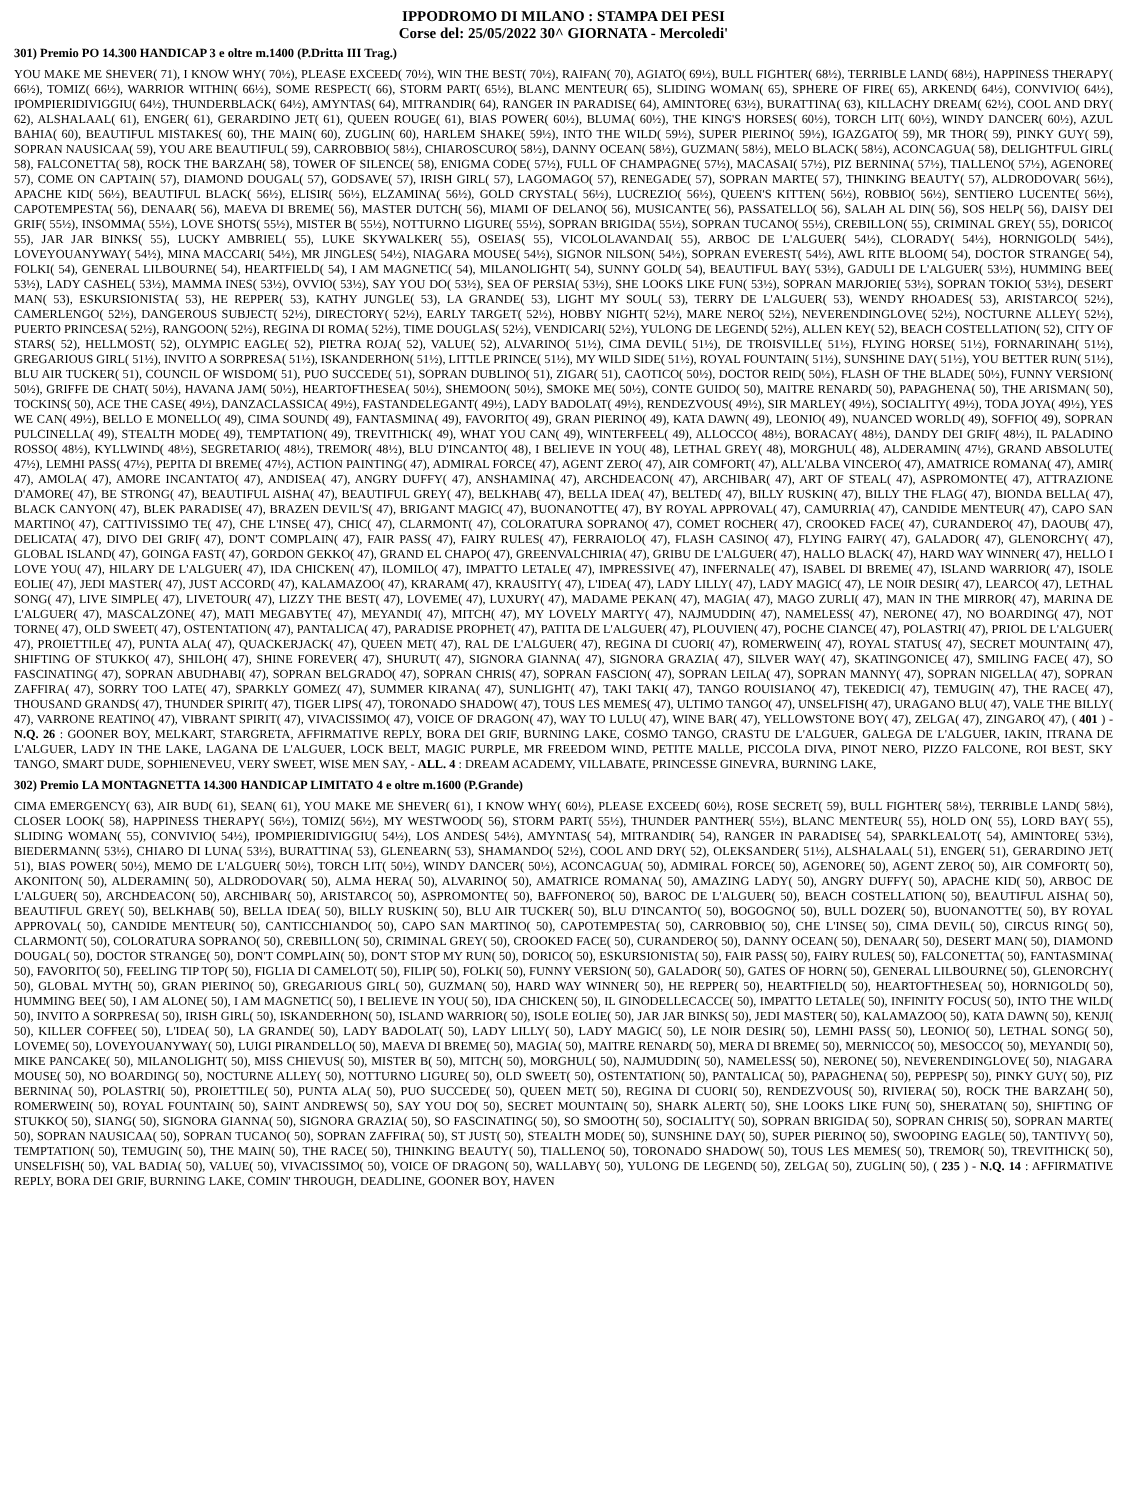IPPODROMO DI MILANO : STAMPA DEI PESI
Corse del: 25/05/2022 30^ GIORNATA - Mercoledi'
301) Premio PO 14.300 HANDICAP 3 e oltre m.1400 (P.Dritta III Trag.)
YOU MAKE ME SHEVER( 71), I KNOW WHY( 70½), PLEASE EXCEED( 70½), WIN THE BEST( 70½), RAIFAN( 70), AGIATO( 69½), BULL FIGHTER( 68½), TERRIBLE LAND( 68½), HAPPINESS THERAPY( 66½), TOMIZ( 66½), WARRIOR WITHIN( 66½), SOME RESPECT( 66), STORM PART( 65½), BLANC MENTEUR( 65), SLIDING WOMAN( 65), SPHERE OF FIRE( 65), ARKEND( 64½), CONVIVIO( 64½), IPOMPIERIDIVIGGIU( 64½), THUNDERBLACK( 64½), AMYNTAS( 64), MITRANDIR( 64), RANGER IN PARADISE( 64), AMINTORE( 63½), BURATTINA( 63), KILLACHY DREAM( 62½), COOL AND DRY( 62), ALSHALAAL( 61), ENGER( 61), GERARDINO JET( 61), QUEEN ROUGE( 61), BIAS POWER( 60½), BLUMA( 60½), THE KING'S HORSES( 60½), TORCH LIT( 60½), WINDY DANCER( 60½), AZUL BAHIA( 60), BEAUTIFUL MISTAKES( 60), THE MAIN( 60), ZUGLIN( 60), HARLEM SHAKE( 59½), INTO THE WILD( 59½), SUPER PIERINO( 59½), IGAZGATO( 59), MR THOR( 59), PINKY GUY( 59), SOPRAN NAUSICAA( 59), YOU ARE BEAUTIFUL( 59), CARROBBIO( 58½), CHIAROSCURO( 58½), DANNY OCEAN( 58½), GUZMAN( 58½), MELO BLACK( 58½), ACONCAGUA( 58), DELIGHTFUL GIRL( 58), FALCONETTA( 58), ROCK THE BARZAH( 58), TOWER OF SILENCE( 58), ENIGMA CODE( 57½), FULL OF CHAMPAGNE( 57½), MACASAI( 57½), PIZ BERNINA( 57½), TIALLENO( 57½), AGENORE( 57), COME ON CAPTAIN( 57), DIAMOND DOUGAL( 57), GODSAVE( 57), IRISH GIRL( 57), LAGOMAGO( 57), RENEGADE( 57), SOPRAN MARTE( 57), THINKING BEAUTY( 57), ALDRODOVAR( 56½), APACHE KID( 56½), BEAUTIFUL BLACK( 56½), ELISIR( 56½), ELZAMINA( 56½), GOLD CRYSTAL( 56½), LUCREZIO( 56½), QUEEN'S KITTEN( 56½), ROBBIO( 56½), SENTIERO LUCENTE( 56½), CAPOTEMPESTA( 56), DENAAR( 56), MAEVA DI BREME( 56), MASTER DUTCH( 56), MIAMI OF DELANO( 56), MUSICANTE( 56), PASSATELLO( 56), SALAH AL DIN( 56), SOS HELP( 56), DAISY DEI GRIF( 55½), INSOMMA( 55½), LOVE SHOTS( 55½), MISTER B( 55½), NOTTURNO LIGURE( 55½), SOPRAN BRIGIDA( 55½), SOPRAN TUCANO( 55½), CREBILLON( 55), CRIMINAL GREY( 55), DORICO( 55), JAR JAR BINKS( 55), LUCKY AMBRIEL( 55), LUKE SKYWALKER( 55), OSEIAS( 55), VICOLOLAVANDAI( 55), ARBOC DE L'ALGUER( 54½), CLORADY( 54½), HORNIGOLD( 54½), LOVEYOUANYWAY( 54½), MINA MACCARI( 54½), MR JINGLES( 54½), NIAGARA MOUSE( 54½), SIGNOR NILSON( 54½), SOPRAN EVEREST( 54½), AWL RITE BLOOM( 54), DOCTOR STRANGE( 54), FOLKI( 54), GENERAL LILBOURNE( 54), HEARTFIELD( 54), I AM MAGNETIC( 54), MILANOLIGHT( 54), SUNNY GOLD( 54), BEAUTIFUL BAY( 53½), GADULI DE L'ALGUER( 53½), HUMMING BEE( 53½), LADY CASHEL( 53½), MAMMA INES( 53½), OVVIO( 53½), SAY YOU DO( 53½), SEA OF PERSIA( 53½), SHE LOOKS LIKE FUN( 53½), SOPRAN MARJORIE( 53½), SOPRAN TOKIO( 53½), DESERT MAN( 53), ESKURSIONISTA( 53), HE REPPER( 53), KATHY JUNGLE( 53), LA GRANDE( 53), LIGHT MY SOUL( 53), TERRY DE L'ALGUER( 53), WENDY RHOADES( 53), ARISTARCO( 52½), CAMERLENGO( 52½), DANGEROUS SUBJECT( 52½), DIRECTORY( 52½), EARLY TARGET( 52½), HOBBY NIGHT( 52½), MARE NERO( 52½), NEVERENDINGLOVE( 52½), NOCTURNE ALLEY( 52½), PUERTO PRINCESA( 52½), RANGOON( 52½), REGINA DI ROMA( 52½), TIME DOUGLAS( 52½), VENDICARI( 52½), YULONG DE LEGEND( 52½), ALLEN KEY( 52), BEACH COSTELLATION( 52), CITY OF STARS( 52), HELLMOST( 52), OLYMPIC EAGLE( 52), PIETRA ROJA( 52), VALUE( 52), ALVARINO( 51½), CIMA DEVIL( 51½), DE TROISVILLE( 51½), FLYING HORSE( 51½), FORNARINAH( 51½), GREGARIOUS GIRL( 51½), INVITO A SORPRESA( 51½), ISKANDERHON( 51½), LITTLE PRINCE( 51½), MY WILD SIDE( 51½), ROYAL FOUNTAIN( 51½), SUNSHINE DAY( 51½), YOU BETTER RUN( 51½), BLU AIR TUCKER( 51), COUNCIL OF WISDOM( 51), PUO SUCCEDE( 51), SOPRAN DUBLINO( 51), ZIGAR( 51), CAOTICO( 50½), DOCTOR REID( 50½), FLASH OF THE BLADE( 50½), FUNNY VERSION( 50½), GRIFFE DE CHAT( 50½), HAVANA JAM( 50½), HEARTOFTHESEA( 50½), SHEMOON( 50½), SMOKE ME( 50½), CONTE GUIDO( 50), MAITRE RENARD( 50), PAPAGHENA( 50), THE ARISMAN( 50), TOCKINS( 50), ACE THE CASE( 49½), DANZACLASSICA( 49½), FASTANDELEGANT( 49½), LADY BADOLAT( 49½), RENDEZVOUS( 49½), SIR MARLEY( 49½), SOCIALITY( 49½), TODA JOYA( 49½), YES WE CAN( 49½), BELLO E MONELLO( 49), CIMA SOUND( 49), FANTASMINA( 49), FAVORITO( 49), GRAN PIERINO( 49), KATA DAWN( 49), LEONIO( 49), NUANCED WORLD( 49), SOFFIO( 49), SOPRAN PULCINELLA( 49), STEALTH MODE( 49), TEMPTATION( 49), TREVITHICK( 49), WHAT YOU CAN( 49), WINTERFEEL( 49), ALLOCCO( 48½), BORACAY( 48½), DANDY DEI GRIF( 48½), IL PALADINO ROSSO( 48½), KYLLWIND( 48½), SEGRETARIO( 48½), TREMOR( 48½), BLU D'INCANTO( 48), I BELIEVE IN YOU( 48), LETHAL GREY( 48), MORGHUL( 48), ALDERAMIN( 47½), GRAND ABSOLUTE( 47½), LEMHI PASS( 47½), PEPITA DI BREME( 47½), ACTION PAINTING( 47), ADMIRAL FORCE( 47), AGENT ZERO( 47), AIR COMFORT( 47), ALL'ALBA VINCERO( 47), AMATRICE ROMANA( 47), AMIR( 47), AMOLA( 47), AMORE INCANTATO( 47), ANDISEA( 47), ANGRY DUFFY( 47), ANSHAMINA( 47), ARCHDEACON( 47), ARCHIBAR( 47), ART OF STEAL( 47), ASPROMONTE( 47), ATTRAZIONE D'AMORE( 47), BE STRONG( 47), BEAUTIFUL AISHA( 47), BEAUTIFUL GREY( 47), BELKHAB( 47), BELLA IDEA( 47), BELTED( 47), BILLY RUSKIN( 47), BILLY THE FLAG( 47), BIONDA BELLA( 47), BLACK CANYON( 47), BLEK PARADISE( 47), BRAZEN DEVIL'S( 47), BRIGANT MAGIC( 47), BUONANOTTE( 47), BY ROYAL APPROVAL( 47), CAMURRIA( 47), CANDIDE MENTEUR( 47), CAPO SAN MARTINO( 47), CATTIVISSIMO TE( 47), CHE L'INSE( 47), CHIC( 47), CLARMONT( 47), COLORATURA SOPRANO( 47), COMET ROCHER( 47), CROOKED FACE( 47), CURANDERO( 47), DAOUB( 47), DELICATA( 47), DIVO DEI GRIF( 47), DON'T COMPLAIN( 47), FAIR PASS( 47), FAIRY RULES( 47), FERRAIOLO( 47), FLASH CASINO( 47), FLYING FAIRY( 47), GALADOR( 47), GLENORCHY( 47), GLOBAL ISLAND( 47), GOINGA FAST( 47), GORDON GEKKO( 47), GRAND EL CHAPO( 47), GREENVALCHIRIA( 47), GRIBU DE L'ALGUER( 47), HALLO BLACK( 47), HARD WAY WINNER( 47), HELLO I LOVE YOU( 47), HILARY DE L'ALGUER( 47), IDA CHICKEN( 47), ILOMILO( 47), IMPATTO LETALE( 47), IMPRESSIVE( 47), INFERNALE( 47), ISABEL DI BREME( 47), ISLAND WARRIOR( 47), ISOLE EOLIE( 47), JEDI MASTER( 47), JUST ACCORD( 47), KALAMAZOO( 47), KRARAM( 47), KRAUSITY( 47), L'IDEA( 47), LADY LILLY( 47), LADY MAGIC( 47), LE NOIR DESIR( 47), LEARCO( 47), LETHAL SONG( 47), LIVE SIMPLE( 47), LIVETOUR( 47), LIZZY THE BEST( 47), LOVEME( 47), LUXURY( 47), MADAME PEKAN( 47), MAGIA( 47), MAGO ZURLI( 47), MAN IN THE MIRROR( 47), MARINA DE L'ALGUER( 47), MASCALZONE( 47), MATI MEGABYTE( 47), MEYANDI( 47), MITCH( 47), MY LOVELY MARTY( 47), NAJMUDDIN( 47), NAMELESS( 47), NERONE( 47), NO BOARDING( 47), NOT TORNE( 47), OLD SWEET( 47), OSTENTATION( 47), PANTALICA( 47), PARADISE PROPHET( 47), PATITA DE L'ALGUER( 47), PLOUVIEN( 47), POCHE CIANCE( 47), POLASTRI( 47), PRIOL DE L'ALGUER( 47), PROIETTILE( 47), PUNTA ALA( 47), QUACKERJACK( 47), QUEEN MET( 47), RAL DE L'ALGUER( 47), REGINA DI CUORI( 47), ROMERWEIN( 47), ROYAL STATUS( 47), SECRET MOUNTAIN( 47), SHIFTING OF STUKKO( 47), SHILOH( 47), SHINE FOREVER( 47), SHURUT( 47), SIGNORA GIANNA( 47), SIGNORA GRAZIA( 47), SILVER WAY( 47), SKATINGONICE( 47), SMILING FACE( 47), SO FASCINATING( 47), SOPRAN ABUDHABI( 47), SOPRAN BELGRADO( 47), SOPRAN CHRIS( 47), SOPRAN FASCION( 47), SOPRAN LEILA( 47), SOPRAN MANNY( 47), SOPRAN NIGELLA( 47), SOPRAN ZAFFIRA( 47), SORRY TOO LATE( 47), SPARKLY GOMEZ( 47), SUMMER KIRANA( 47), SUNLIGHT( 47), TAKI TAKI( 47), TANGO ROUISIANO( 47), TEKEDICI( 47), TEMUGIN( 47), THE RACE( 47), THOUSAND GRANDS( 47), THUNDER SPIRIT( 47), TIGER LIPS( 47), TORONADO SHADOW( 47), TOUS LES MEMES( 47), ULTIMO TANGO( 47), UNSELFISH( 47), URAGANO BLU( 47), VALE THE BILLY( 47), VARRONE REATINO( 47), VIBRANT SPIRIT( 47), VIVACISSIMO( 47), VOICE OF DRAGON( 47), WAY TO LULU( 47), WINE BAR( 47), YELLOWSTONE BOY( 47), ZELGA( 47), ZINGARO( 47), ( 401 ) - N.Q. 26 : GOONER BOY, MELKART, STARGRETA, AFFIRMATIVE REPLY, BORA DEI GRIF, BURNING LAKE, COSMO TANGO, CRASTU DE L'ALGUER, GALEGA DE L'ALGUER, IAKIN, ITRANA DE L'ALGUER, LADY IN THE LAKE, LAGANA DE L'ALGUER, LOCK BELT, MAGIC PURPLE, MR FREEDOM WIND, PETITE MALLE, PICCOLA DIVA, PINOT NERO, PIZZO FALCONE, ROI BEST, SKY TANGO, SMART DUDE, SOPHIENEVEU, VERY SWEET, WISE MEN SAY, - ALL. 4 : DREAM ACADEMY, VILLABATE, PRINCESSE GINEVRA, BURNING LAKE,
302) Premio LA MONTAGNETTA 14.300 HANDICAP LIMITATO 4 e oltre m.1600 (P.Grande)
CIMA EMERGENCY( 63), AIR BUD( 61), SEAN( 61), YOU MAKE ME SHEVER( 61), I KNOW WHY( 60½), PLEASE EXCEED( 60½), ROSE SECRET( 59), BULL FIGHTER( 58½), TERRIBLE LAND( 58½), CLOSER LOOK( 58), HAPPINESS THERAPY( 56½), TOMIZ( 56½), MY WESTWOOD( 56), STORM PART( 55½), THUNDER PANTHER( 55½), BLANC MENTEUR( 55), HOLD ON( 55), LORD BAY( 55), SLIDING WOMAN( 55), CONVIVIO( 54½), IPOMPIERIDIVIGGIU( 54½), LOS ANDES( 54½), AMYNTAS( 54), MITRANDIR( 54), RANGER IN PARADISE( 54), SPARKLEALOT( 54), AMINTORE( 53½), BIEDERMANN( 53½), CHIARO DI LUNA( 53½), BURATTINA( 53), GLENEARN( 53), SHAMANDO( 52½), COOL AND DRY( 52), OLEKSANDER( 51½), ALSHALAAL( 51), ENGER( 51), GERARDINO JET( 51), BIAS POWER( 50½), MEMO DE L'ALGUER( 50½), TORCH LIT( 50½), WINDY DANCER( 50½), ACONCAGUA( 50), ADMIRAL FORCE( 50), AGENORE( 50), AGENT ZERO( 50), AIR COMFORT( 50), AKONITON( 50), ALDERAMIN( 50), ALDRODOVAR( 50), ALMA HERA( 50), ALVARINO( 50), AMATRICE ROMANA( 50), AMAZING LADY( 50), ANGRY DUFFY( 50), APACHE KID( 50), ARBOC DE L'ALGUER( 50), ARCHDEACON( 50), ARCHIBAR( 50), ARISTARCO( 50), ASPROMONTE( 50), BAFFONERO( 50), BAROC DE L'ALGUER( 50), BEACH COSTELLATION( 50), BEAUTIFUL AISHA( 50), BEAUTIFUL GREY( 50), BELKHAB( 50), BELLA IDEA( 50), BILLY RUSKIN( 50), BLU AIR TUCKER( 50), BLU D'INCANTO( 50), BOGOGNO( 50), BULL DOZER( 50), BUONANOTTE( 50), BY ROYAL APPROVAL( 50), CANDIDE MENTEUR( 50), CANTICCHIANDO( 50), CAPO SAN MARTINO( 50), CAPOTEMPESTA( 50), CARROBBIO( 50), CHE L'INSE( 50), CIMA DEVIL( 50), CIRCUS RING( 50), CLARMONT( 50), COLORATURA SOPRANO( 50), CREBILLON( 50), CRIMINAL GREY( 50), CROOKED FACE( 50), CURANDERO( 50), DANNY OCEAN( 50), DENAAR( 50), DESERT MAN( 50), DIAMOND DOUGAL( 50), DOCTOR STRANGE( 50), DON'T COMPLAIN( 50), DON'T STOP MY RUN( 50), DORICO( 50), ESKURSIONISTA( 50), FAIR PASS( 50), FAIRY RULES( 50), FALCONETTA( 50), FANTASMINA( 50), FAVORITO( 50), FEELING TIP TOP( 50), FIGLIA DI CAMELOT( 50), FILIP( 50), FOLKI( 50), FUNNY VERSION( 50), GALADOR( 50), GATES OF HORN( 50), GENERAL LILBOURNE( 50), GLENORCHY( 50), GLOBAL MYTH( 50), GRAN PIERINO( 50), GREGARIOUS GIRL( 50), GUZMAN( 50), HARD WAY WINNER( 50), HE REPPER( 50), HEARTFIELD( 50), HEARTOFTHESEA( 50), HORNIGOLD( 50), HUMMING BEE( 50), I AM ALONE( 50), I AM MAGNETIC( 50), I BELIEVE IN YOU( 50), IDA CHICKEN( 50), IL GINODELLECACCE( 50), IMPATTO LETALE( 50), INFINITY FOCUS( 50), INTO THE WILD( 50), INVITO A SORPRESA( 50), IRISH GIRL( 50), ISKANDERHON( 50), ISLAND WARRIOR( 50), ISOLE EOLIE( 50), JAR JAR BINKS( 50), JEDI MASTER( 50), KALAMAZOO( 50), KATA DAWN( 50), KENJI( 50), KILLER COFFEE( 50), L'IDEA( 50), LA GRANDE( 50), LADY BADOLAT( 50), LADY LILLY( 50), LADY MAGIC( 50), LE NOIR DESIR( 50), LEMHI PASS( 50), LEONIO( 50), LETHAL SONG( 50), LOVEME( 50), LOVEYOUANYWAY( 50), LUIGI PIRANDELLO( 50), MAEVA DI BREME( 50), MAGIA( 50), MAITRE RENARD( 50), MERA DI BREME( 50), MERNICCO( 50), MESOCCO( 50), MEYANDI( 50), MIKE PANCAKE( 50), MILANOLIGHT( 50), MISS CHIEVUS( 50), MISTER B( 50), MITCH( 50), MORGHUL( 50), NAJMUDDIN( 50), NAMELESS( 50), NERONE( 50), NEVERENDINGLOVE( 50), NIAGARA MOUSE( 50), NO BOARDING( 50), NOCTURNE ALLEY( 50), NOTTURNO LIGURE( 50), OLD SWEET( 50), OSTENTATION( 50), PANTALICA( 50), PAPAGHENA( 50), PEPPESP( 50), PINKY GUY( 50), PIZ BERNINA( 50), POLASTRI( 50), PROIETTILE( 50), PUNTA ALA( 50), PUO SUCCEDE( 50), QUEEN MET( 50), REGINA DI CUORI( 50), RENDEZVOUS( 50), RIVIERA( 50), ROCK THE BARZAH( 50), ROMERWEIN( 50), ROYAL FOUNTAIN( 50), SAINT ANDREWS( 50), SAY YOU DO( 50), SECRET MOUNTAIN( 50), SHARK ALERT( 50), SHE LOOKS LIKE FUN( 50), SHERATAN( 50), SHIFTING OF STUKKO( 50), SIANG( 50), SIGNORA GIANNA( 50), SIGNORA GRAZIA( 50), SO FASCINATING( 50), SO SMOOTH( 50), SOCIALITY( 50), SOPRAN BRIGIDA( 50), SOPRAN CHRIS( 50), SOPRAN MARTE( 50), SOPRAN NAUSICAA( 50), SOPRAN TUCANO( 50), SOPRAN ZAFFIRA( 50), ST JUST( 50), STEALTH MODE( 50), SUNSHINE DAY( 50), SUPER PIERINO( 50), SWOOPING EAGLE( 50), TANTIVY( 50), TEMPTATION( 50), TEMUGIN( 50), THE MAIN( 50), THE RACE( 50), THINKING BEAUTY( 50), TIALLENO( 50), TORONADO SHADOW( 50), TOUS LES MEMES( 50), TREMOR( 50), TREVITHICK( 50), UNSELFISH( 50), VAL BADIA( 50), VALUE( 50), VIVACISSIMO( 50), VOICE OF DRAGON( 50), WALLABY( 50), YULONG DE LEGEND( 50), ZELGA( 50), ZUGLIN( 50), ( 235 ) - N.Q. 14 : AFFIRMATIVE REPLY, BORA DEI GRIF, BURNING LAKE, COMIN' THROUGH, DEADLINE, GOONER BOY, HAVEN